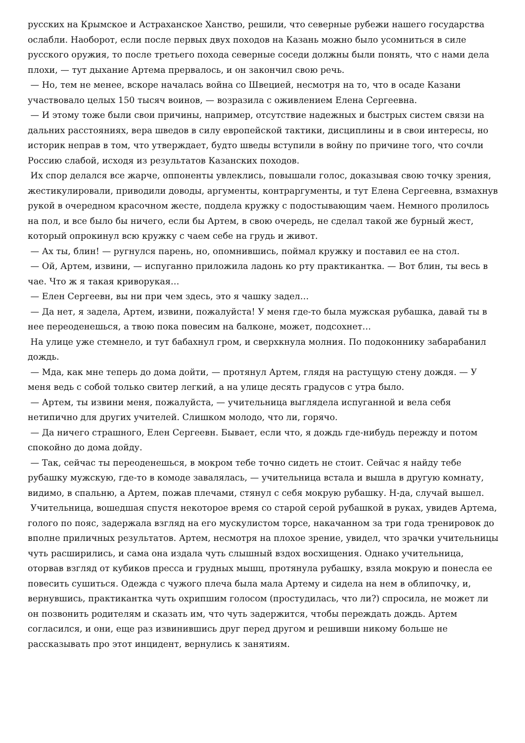русских на Крымское и Астраханское Ханство, решили, что северные рубежи нашего государства ослабли. Наоборот, если после первых двух походов на Казань можно было усомниться в силе русского оружия, то после третьего похода северные соседи должны были понять, что с нами дела плохи, — тут дыхание Артема прервалось, и он закончил свою речь.
— Но, тем не менее, вскоре началась война со Швецией, несмотря на то, что в осаде Казани участвовало целых 150 тысяч воинов, — возразила с оживлением Елена Сергеевна.
— И этому тоже были свои причины, например, отсутствие надежных и быстрых систем связи на дальних расстояниях, вера шведов в силу европейской тактики, дисциплины и в свои интересы, но историк неправ в том, что утверждает, будто шведы вступили в войну по причине того, что сочли Россию слабой, исходя из результатов Казанских походов.
Их спор делался все жарче, оппоненты увлеклись, повышали голос, доказывая свою точку зрения, жестикулировали, приводили доводы, аргументы, контраргументы, и тут Елена Сергеевна, взмахнув рукой в очередном красочном жесте, поддела кружку с подостывающим чаем. Немного пролилось на пол, и все было бы ничего, если бы Артем, в свою очередь, не сделал такой же бурный жест, который опрокинул всю кружку с чаем себе на грудь и живот.
— Ах ты, блин! — ругнулся парень, но, опомнившись, поймал кружку и поставил ее на стол.
— Ой, Артем, извини, — испуганно приложила ладонь ко рту практикантка. — Вот блин, ты весь в чае. Что ж я такая криворукая…
— Елен Сергеевн, вы ни при чем здесь, это я чашку задел…
— Да нет, я задела, Артем, извини, пожалуйста! У меня где-то была мужская рубашка, давай ты в нее переоденешься, а твою пока повесим на балконе, может, подсохнет…
На улице уже стемнело, и тут бабахнул гром, и сверхкнула молния. По подоконнику забарабанил дождь.
— Мда, как мне теперь до дома дойти, — протянул Артем, глядя на растущую стену дождя. — У меня ведь с собой только свитер легкий, а на улице десять градусов с утра было.
— Артем, ты извини меня, пожалуйста, — учительница выглядела испуганной и вела себя нетипично для других учителей. Слишком молодо, что ли, горячо.
— Да ничего страшного, Елен Сергеевн. Бывает, если что, я дождь где-нибудь пережду и потом спокойно до дома дойду.
— Так, сейчас ты переоденешься, в мокром тебе точно сидеть не стоит. Сейчас я найду тебе рубашку мужскую, где-то в комоде завалялась, — учительница встала и вышла в другую комнату, видимо, в спальню, а Артем, пожав плечами, стянул с себя мокрую рубашку. Н-да, случай вышел.
Учительница, вошедшая спустя некоторое время со старой серой рубашкой в руках, увидев Артема, голого по пояс, задержала взгляд на его мускулистом торсе, накачанном за три года тренировок до вполне приличных результатов. Артем, несмотря на плохое зрение, увидел, что зрачки учительницы чуть расширились, и сама она издала чуть слышный вздох восхищения. Однако учительница, оторвав взгляд от кубиков пресса и грудных мышц, протянула рубашку, взяла мокрую и понесла ее повесить сушиться. Одежда с чужого плеча была мала Артему и сидела на нем в облипочку, и, вернувшись, практикантка чуть охрипшим голосом (простудилась, что ли?) спросила, не может ли он позвонить родителям и сказать им, что чуть задержится, чтобы переждать дождь. Артем согласился, и они, еще раз извинившись друг перед другом и решивши никому больше не рассказывать про этот инцидент, вернулись к занятиям.